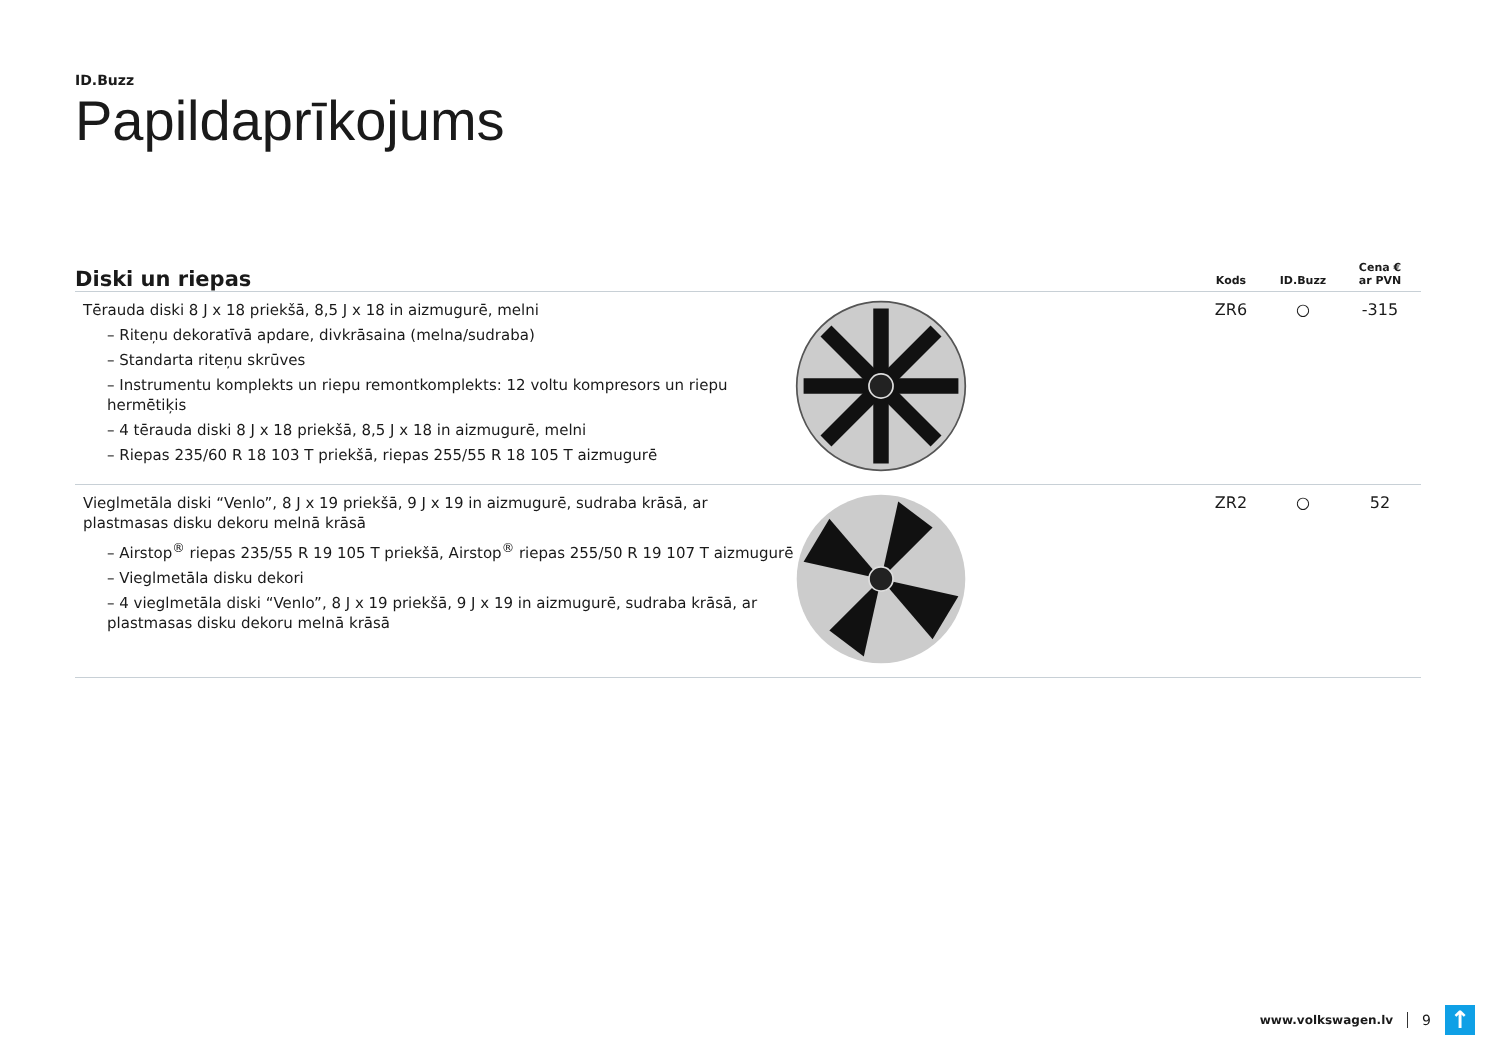ID.Buzz
Papildaprīkojums
| Diski un riepas | | Kods | ID.Buzz | Cena € ar PVN |
| --- | --- | --- | --- | --- |
| Tērauda diski 8 J x 18 priekšā, 8,5 J x 18 in aizmugurē, melni – Riteņu dekoratīvā apdare, divkrāsaina (melna/sudraba) – Standarta riteņu skrūves – Instrumentu komplekts un riepu remontkomplekts: 12 voltu kompresors un riepu hermētiķis – 4 tērauda diski 8 J x 18 priekšā, 8,5 J x 18 in aizmugurē, melni – Riepas 235/60 R 18 103 T priekšā, riepas 255/55 R 18 105 T aizmugurē | | ZR6 | ○ | -315 |
| Vieglmetāla diski “Venlo”, 8 J x 19 priekšā, 9 J x 19 in aizmugurē, sudraba krāsā, ar plastmasas disku dekoru melnā krāsā – Airstop<sup>®</sup> riepas 235/55 R 19 105 T priekšā, Airstop<sup>®</sup> riepas 255/50 R 19 107 T aizmugurē – Vieglmetāla disku dekori – 4 vieglmetāla diski “Venlo”, 8 J x 19 priekšā, 9 J x 19 in aizmugurē, sudraba krāsā, ar plastmasas disku dekoru melnā krāsā | | ZR2 | ○ | 52 |
www.volkswagen.lv 9 ↑